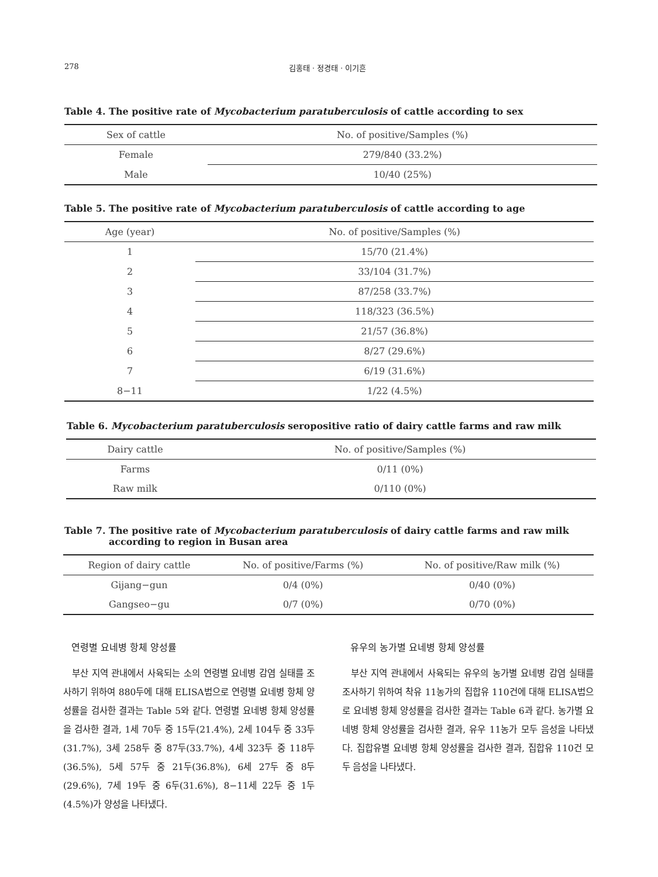278 김홍태 · 정경태 · 이기흔
Table 4. The positive rate of Mycobacterium paratuberculosis of cattle according to sex
| Sex of cattle | No. of positive/Samples (%) |
| --- | --- |
| Female | 279/840 (33.2%) |
| Male | 10/40 (25%) |
Table 5. The positive rate of Mycobacterium paratuberculosis of cattle according to age
| Age (year) | No. of positive/Samples (%) |
| --- | --- |
| 1 | 15/70 (21.4%) |
| 2 | 33/104 (31.7%) |
| 3 | 87/258 (33.7%) |
| 4 | 118/323 (36.5%) |
| 5 | 21/57 (36.8%) |
| 6 | 8/27 (29.6%) |
| 7 | 6/19 (31.6%) |
| 8−11 | 1/22 (4.5%) |
Table 6. Mycobacterium paratuberculosis seropositive ratio of dairy cattle farms and raw milk
| Dairy cattle | No. of positive/Samples (%) |
| --- | --- |
| Farms | 0/11 (0%) |
| Raw milk | 0/110 (0%) |
Table 7. The positive rate of Mycobacterium paratuberculosis of dairy cattle farms and raw milk according to region in Busan area
| Region of dairy cattle | No. of positive/Farms (%) | No. of positive/Raw milk (%) |
| --- | --- | --- |
| Gijang−gun | 0/4 (0%) | 0/40 (0%) |
| Gangseo−gu | 0/7 (0%) | 0/70 (0%) |
연령별 요네병 항체 양성률
부산 지역 관내에서 사육되는 소의 연령별 요네병 감염 실태를 조사하기 위하여 880두에 대해 ELISA법으로 연령별 요네병 항체 양성률을 검사한 결과는 Table 5와 같다. 연령별 요네병 항체 양성률을 검사한 결과, 1세 70두 중 15두(21.4%), 2세 104두 중 33두(31.7%), 3세 258두 중 87두(33.7%), 4세 323두 중 118두(36.5%), 5세 57두 중 21두(36.8%), 6세 27두 중 8두(29.6%), 7세 19두 중 6두(31.6%), 8−11세 22두 중 1두(4.5%)가 양성을 나타냈다.
유우의 농가별 요네병 항체 양성률
부산 지역 관내에서 사육되는 유우의 농가별 요네병 감염 실태를 조사하기 위하여 착유 11농가의 집합유 110건에 대해 ELISA법으로 요네병 항체 양성률을 검사한 결과는 Table 6과 같다. 농가별 요네병 항체 양성률을 검사한 결과, 유우 11농가 모두 음성을 나타냈다. 집합유별 요네병 항체 양성률을 검사한 결과, 집합유 110건 모두 음성을 나타냈다.